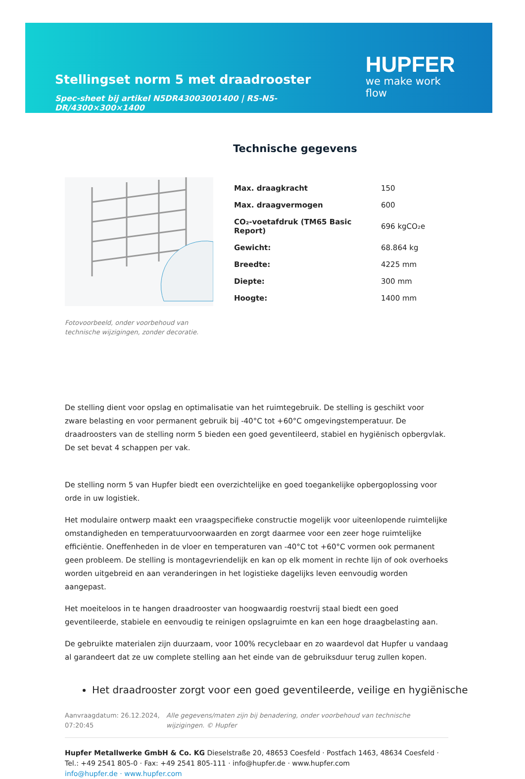Stellingset norm 5 met draadrooster
Spec-sheet bij artikel N5DR43003001400 | RS-N5-DR/4300×300×1400
HUPFER
we make work flow
Fotovoorbeeld, onder voorbehoud van technische wijzigingen, zonder decoratie.
Technische gegevens
| Max. draagkracht | 150 |
| Max. draagvermogen | 600 |
| CO₂-voetafdruk (TM65 Basic Report) | 696 kgCO₂e |
| Gewicht: | 68.864 kg |
| Breedte: | 4225 mm |
| Diepte: | 300 mm |
| Hoogte: | 1400 mm |
De stelling dient voor opslag en optimalisatie van het ruimtegebruik. De stelling is geschikt voor zware belasting en voor permanent gebruik bij -40°C tot +60°C omgevingstemperatuur. De draadroosters van de stelling norm 5 bieden een goed geventileerd, stabiel en hygiënisch opbergvlak. De set bevat 4 schappen per vak.
De stelling norm 5 van Hupfer biedt een overzichtelijke en goed toegankelijke opbergoplossing voor orde in uw logistiek.
Het modulaire ontwerp maakt een vraagspecifieke constructie mogelijk voor uiteenlopende ruimtelijke omstandigheden en temperatuurvoorwaarden en zorgt daarmee voor een zeer hoge ruimtelijke efficiëntie. Oneffenheden in de vloer en temperaturen van -40°C tot +60°C vormen ook permanent geen probleem. De stelling is montagevriendelijk en kan op elk moment in rechte lijn of ook overhoeks worden uitgebreid en aan veranderingen in het logistieke dagelijks leven eenvoudig worden aangepast.
Het moeiteloos in te hangen draadrooster van hoogwaardig roestvrij staal biedt een goed geventileerde, stabiele en eenvoudig te reinigen opslagruimte en kan een hoge draagbelasting aan.
De gebruikte materialen zijn duurzaam, voor 100% recyclebaar en zo waardevol dat Hupfer u vandaag al garandeert dat ze uw complete stelling aan het einde van de gebruiksduur terug zullen kopen.
Het draadrooster zorgt voor een goed geventileerde, veilige en hygiënische
Aanvraagdatum: 26.12.2024, 07:20:45
Alle gegevens/maten zijn bij benadering, onder voorbehoud van technische wijzigingen. © Hupfer
Hupfer Metallwerke GmbH & Co. KG Dieselstraße 20, 48653 Coesfeld · Postfach 1463, 48634 Coesfeld · Tel.: +49 2541 805-0 · Fax: +49 2541 805-111 · info@hupfer.de · www.hupfer.com
info@hupfer.de · www.hupfer.com